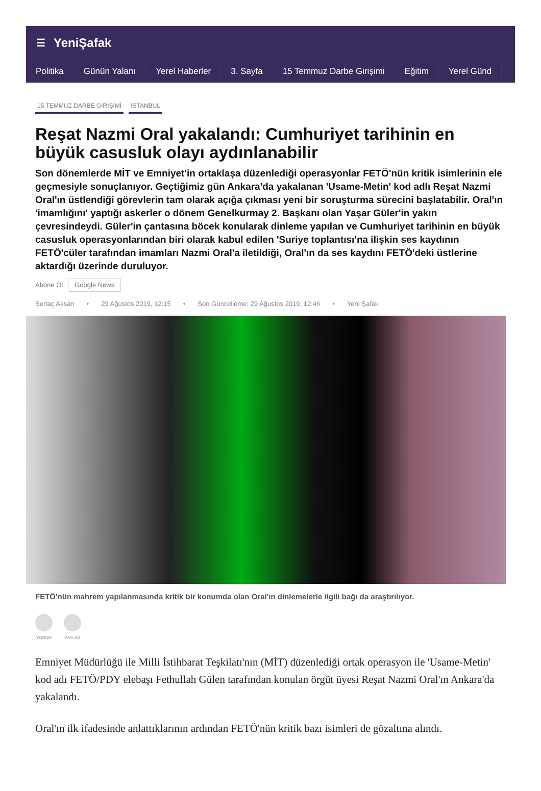☰ YeniŞafak
Politika Günün Yalanı Yerel Haberler 3. Sayfa 15 Temmuz Darbe Girişimi Eğitim Yerel Günd
15 TEMMUZ DARBE GİRİŞİMİ İSTANBUL
Reşat Nazmi Oral yakalandı: Cumhuriyet tarihinin en büyük casusluk olayı aydınlanabilir
Son dönemlerde MİT ve Emniyet'in ortaklaşa düzenlediği operasyonlar FETÖ'nün kritik isimlerinin ele geçmesiyle sonuçlanıyor. Geçtiğimiz gün Ankara'da yakalanan 'Usame-Metin' kod adlı Reşat Nazmi Oral'ın üstlendiği görevlerin tam olarak açığa çıkması yeni bir soruşturma sürecini başlatabilir. Oral'ın 'imamlığını' yaptığı askerler o dönem Genelkurmay 2. Başkanı olan Yaşar Güler'in yakın çevresindeydi. Güler'in çantasına böcek konularak dinleme yapılan ve Cumhuriyet tarihinin en büyük casusluk operasyonlarından biri olarak kabul edilen 'Suriye toplantısı'na ilişkin ses kaydının FETÖ'cüler tarafından imamları Nazmi Oral'a iletildiği, Oral'ın da ses kaydını FETÖ'deki üstlerine aktardığı üzerinde duruluyor.
Abone Ol Google News
Sertaç Aksan • 29 Ağustos 2019, 12:15 • Son Güncelleme: 29 Ağustos 2019, 12:46 • Yeni Şafak
FETÖ'nün mahrem yapılanmasında kritik bir konumda olan Oral'ın dinlemelerle ilgili bağı da araştırılıyor.
YORUM PAYLAŞ
Emniyet Müdürlüğü ile Milli İstihbarat Teşkilatı'nın (MİT) düzenlediği ortak operasyon ile 'Usame-Metin' kod adı FETÖ/PDY elebaşı Fethullah Gülen tarafından konulan örgüt üyesi Reşat Nazmi Oral'ın Ankara'da yakalandı.
Oral'ın ilk ifadesinde anlattıklarının ardından FETÖ'nün kritik bazı isimleri de gözaltına alındı.